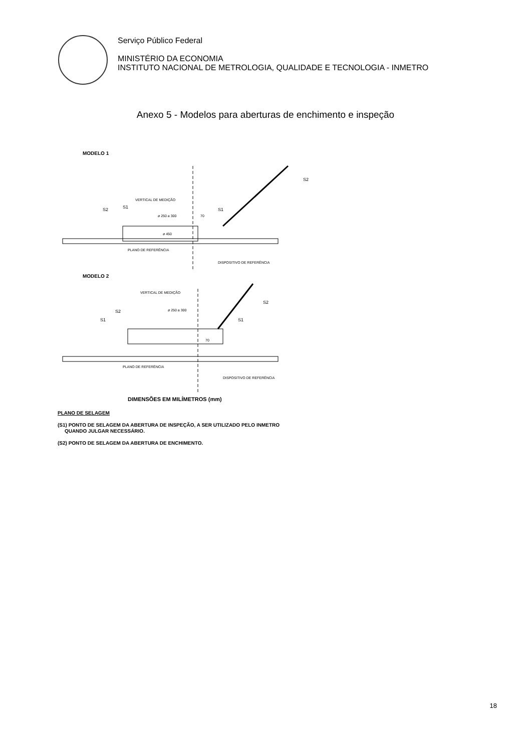Serviço Público Federal
MINISTÉRIO DA ECONOMIA
INSTITUTO NACIONAL DE METROLOGIA, QUALIDADE E TECNOLOGIA - INMETRO
Anexo 5 - Modelos para aberturas de enchimento e inspeção
MODELO 1
VERTICAL DE MEDIÇÃO
ø 250 a 300
70
ø 450
PLANO DE REFERÊNCIA
DISPOSITIVO DE REFERÊNCIA
S2
S1
S1
S2
MODELO 2
VERTICAL DE MEDIÇÃO
ø 250 a 300
70
PLANO DE REFERÊNCIA
DISPOSITIVO DE REFERÊNCIA
S2
S1
S1
S2
DIMENSÕES EM MILÍMETROS (mm)
PLANO DE SELAGEM
(S1) PONTO DE SELAGEM DA ABERTURA DE INSPEÇÃO, A SER UTILIZADO PELO INMETRO
QUANDO JULGAR NECESSÁRIO.
(S2) PONTO DE SELAGEM DA ABERTURA DE ENCHIMENTO.
18